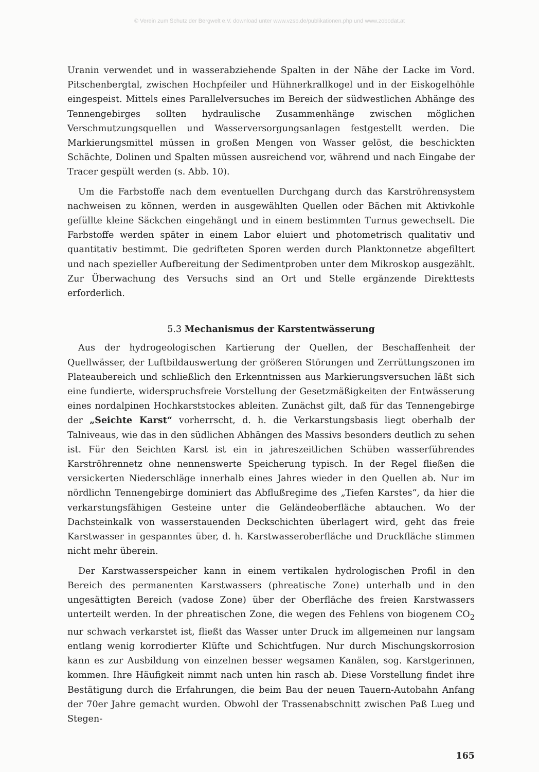© Verein zum Schutz der Bergwelt e.V. download unter www.vzsb.de/publikationen.php und www.zobodat.at
Uranin verwendet und in wasserabziehende Spalten in der Nähe der Lacke im Vord. Pitschenbergtal, zwischen Hochpfeiler und Hühnerkrallkogel und in der Eiskogelhöhle eingespeist. Mittels eines Parallelversuches im Bereich der südwestlichen Abhänge des Tennengebirges sollten hydraulische Zusammenhänge zwischen möglichen Verschmutzungsquellen und Wasserversorgungsanlagen festgestellt werden. Die Markierungsmittel müssen in großen Mengen von Wasser gelöst, die beschickten Schächte, Dolinen und Spalten müssen ausreichend vor, während und nach Eingabe der Tracer gespült werden (s. Abb. 10).
Um die Farbstoffe nach dem eventuellen Durchgang durch das Karströhrensystem nachweisen zu können, werden in ausgewählten Quellen oder Bächen mit Aktivkohle gefüllte kleine Säckchen eingehängt und in einem bestimmten Turnus gewechselt. Die Farbstoffe werden später in einem Labor eluiert und photometrisch qualitativ und quantitativ bestimmt. Die gedrifteten Sporen werden durch Planktonnetze abgefiltert und nach spezieller Aufbereitung der Sedimentproben unter dem Mikroskop ausgezählt. Zur Überwachung des Versuchs sind an Ort und Stelle ergänzende Direkttests erforderlich.
5.3 Mechanismus der Karstentwässerung
Aus der hydrogeologischen Kartierung der Quellen, der Beschaffenheit der Quellwässer, der Luftbildauswertung der größeren Störungen und Zerrüttungszonen im Plateaubereich und schließlich den Erkenntnissen aus Markierungsversuchen läßt sich eine fundierte, widerspruchsfreie Vorstellung der Gesetzmäßigkeiten der Entwässerung eines nordalpinen Hochkarststockes ableiten. Zunächst gilt, daß für das Tennengebirge der „Seichte Karst“ vorherrscht, d. h. die Verkarstungsbasis liegt oberhalb der Talniveaus, wie das in den südlichen Abhängen des Massivs besonders deutlich zu sehen ist. Für den Seichten Karst ist ein in jahreszeitlichen Schüben wasserführendes Karströhrennetz ohne nennenswerte Speicherung typisch. In der Regel fließen die versickerten Niederschläge innerhalb eines Jahres wieder in den Quellen ab. Nur im nördlichn Tennengebirge dominiert das Abflußregime des „Tiefen Karstes“, da hier die verkarstungsfähigen Gesteine unter die Geländeoberfläche abtauchen. Wo der Dachsteinkalk von wasserstauenden Deckschichten überlagert wird, geht das freie Karstwasser in gespanntes über, d. h. Karstwasseroberfläche und Druckfläche stimmen nicht mehr überein.
Der Karstwasserspeicher kann in einem vertikalen hydrologischen Profil in den Bereich des permanenten Karstwassers (phreatische Zone) unterhalb und in den ungesättigten Bereich (vadose Zone) über der Oberfläche des freien Karstwassers unterteilt werden. In der phreatischen Zone, die wegen des Fehlens von biogenem CO<sub>2</sub> nur schwach verkarstet ist, fließt das Wasser unter Druck im allgemeinen nur langsam entlang wenig korrodierter Klüfte und Schichtfugen. Nur durch Mischungskorrosion kann es zur Ausbildung von einzelnen besser wegsamen Kanälen, sog. Karstgerinnen, kommen. Ihre Häufigkeit nimmt nach unten hin rasch ab. Diese Vorstellung findet ihre Bestätigung durch die Erfahrungen, die beim Bau der neuen Tauern-Autobahn Anfang der 70er Jahre gemacht wurden. Obwohl der Trassenabschnitt zwischen Paß Lueg und Stegen-
165